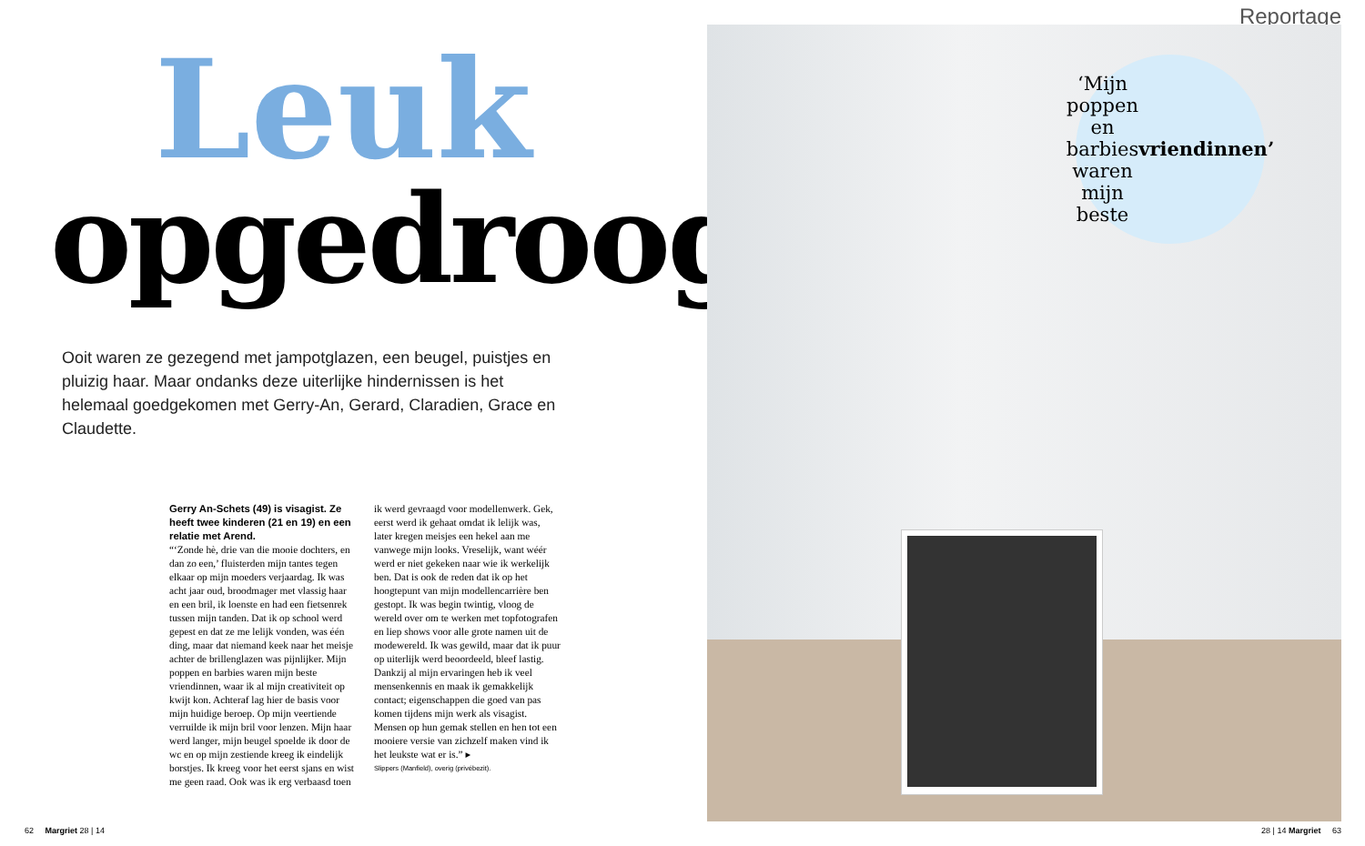Reportage
Leuk
opgedroogd!
Ooit waren ze gezegend met jampotglazen, een beugel, puistjes en pluizig haar. Maar ondanks deze uiterlijke hindernissen is het helemaal goedgekomen met Gerry-An, Gerard, Claradien, Grace en Claudette.
Gerry An-Schets (49) is visagist. Ze heeft twee kinderen (21 en 19) en een relatie met Arend.
“‘Zonde hè, drie van die mooie dochters, en dan zo een,’ fluisterden mijn tantes tegen elkaar op mijn moeders verjaardag. Ik was acht jaar oud, broodmager met vlassig haar en een bril, ik loenste en had een fietsenrek tussen mijn tanden. Dat ik op school werd gepest en dat ze me lelijk vonden, was één ding, maar dat niemand keek naar het meisje achter de brillenglazen was pijnlijker. Mijn poppen en barbies waren mijn beste vriendinnen, waar ik al mijn creativiteit op kwijt kon. Achteraf lag hier de basis voor mijn huidige beroep. Op mijn veertiende verruilde ik mijn bril voor lenzen. Mijn haar werd langer, mijn beugel spoelde ik door de wc en op mijn zestiende kreeg ik eindelijk borstjes. Ik kreeg voor het eerst sjans en wist me geen raad. Ook was ik erg verbaasd toen ik werd gevraagd voor modellenwerk. Gek, eerst werd ik gehaat omdat ik lelijk was, later kregen meisjes een hekel aan me vanwege mijn looks. Vreselijk, want wéér werd er niet gekeken naar wie ik werkelijk ben. Dat is ook de reden dat ik op het hoogtepunt van mijn modellencarrière ben gestopt. Ik was begin twintig, vloog de wereld over om te werken met topfotografen en liep shows voor alle grote namen uit de modewereld. Ik was gewild, maar dat ik puur op uiterlijk werd beoordeeld, bleef lastig. Dankzij al mijn ervaringen heb ik veel mensenkennis en maak ik gemakkelijk contact; eigenschappen die goed van pas komen tijdens mijn werk als visagist. Mensen op hun gemak stellen en hen tot een mooiere versie van zichzelf maken vind ik het leukste wat er is.” ▸
Slippers (Manfield), overig (privébezit).
‘Mijn
poppen en
barbies waren
mijn beste
vriendinnen’
62 Margriet 28 | 14 28 | 14 Margriet 63